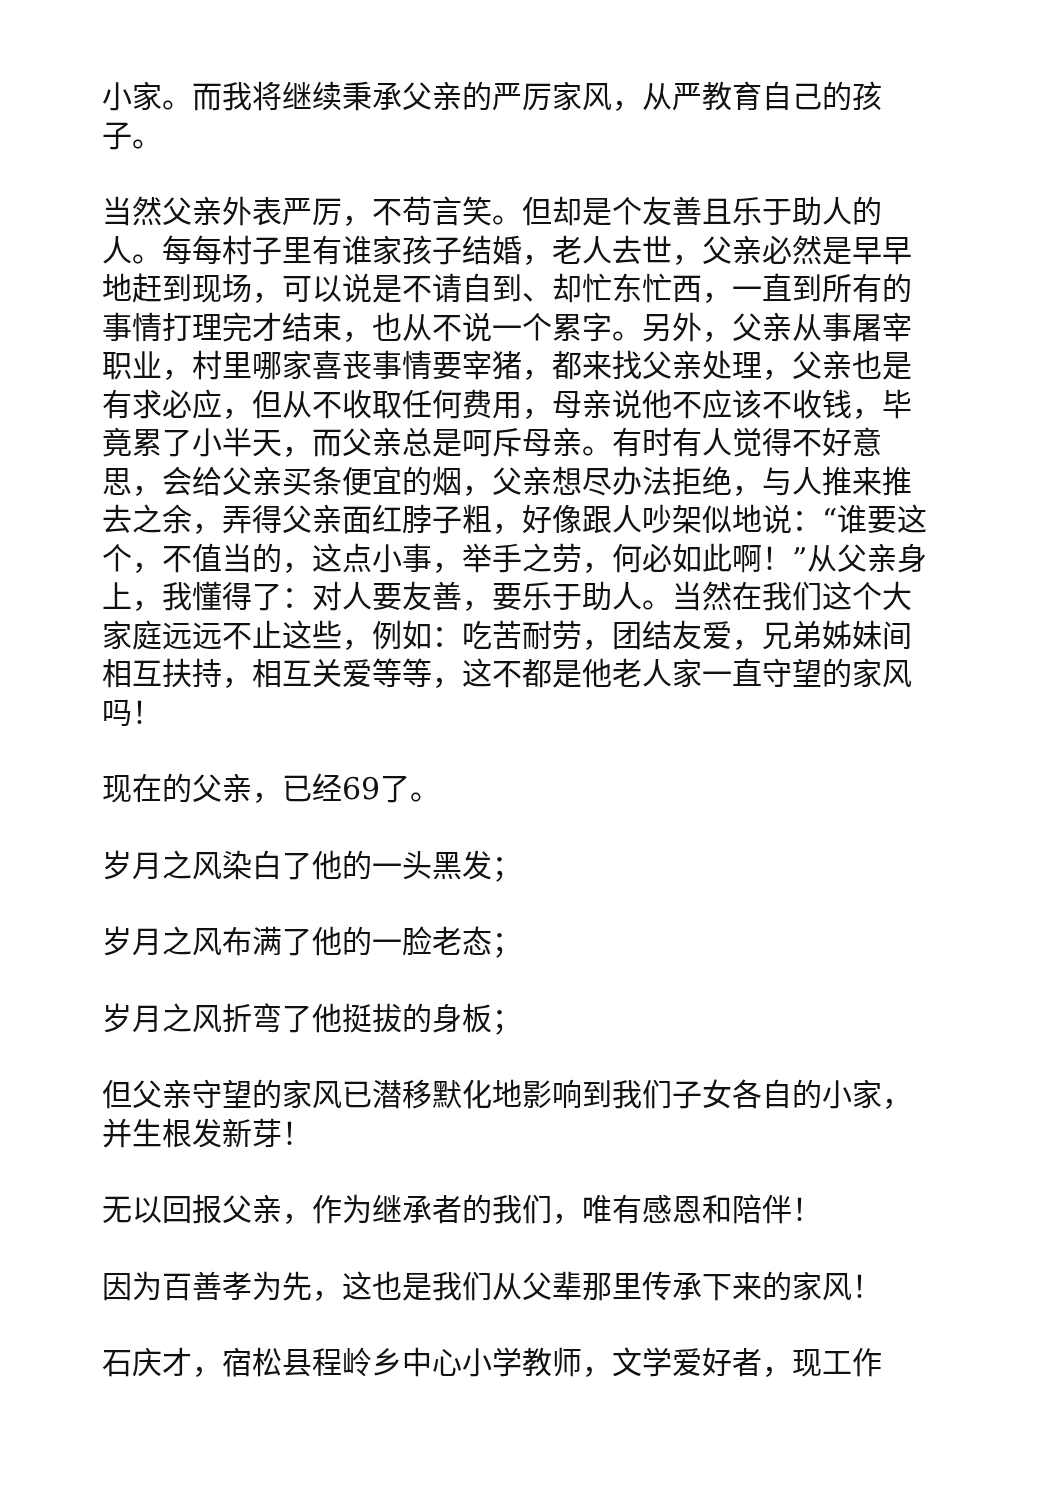小家。而我将继续秉承父亲的严厉家风，从严教育自己的孩子。
当然父亲外表严厉，不苟言笑。但却是个友善且乐于助人的人。每每村子里有谁家孩子结婚，老人去世，父亲必然是早早地赶到现场，可以说是不请自到、却忙东忙西，一直到所有的事情打理完才结束，也从不说一个累字。另外，父亲从事屠宰职业，村里哪家喜丧事情要宰猪，都来找父亲处理，父亲也是有求必应，但从不收取任何费用，母亲说他不应该不收钱，毕竟累了小半天，而父亲总是呵斥母亲。有时有人觉得不好意思，会给父亲买条便宜的烟，父亲想尽办法拒绝，与人推来推去之余，弄得父亲面红脖子粗，好像跟人吵架似地说：“谁要这个，不值当的，这点小事，举手之劳，何必如此啊！”从父亲身上，我懂得了：对人要友善，要乐于助人。当然在我们这个大家庭远远不止这些，例如：吃苦耐劳，团结友爱，兄弟姊妹间相互扶持，相互关爱等等，这不都是他老人家一直守望的家风吗！
现在的父亲，已经69了。
岁月之风染白了他的一头黑发；
岁月之风布满了他的一脸老态；
岁月之风折弯了他挺拔的身板；
但父亲守望的家风已潜移默化地影响到我们子女各自的小家，并生根发新芽！
无以回报父亲，作为继承者的我们，唯有感恩和陪伴！
因为百善孝为先，这也是我们从父辈那里传承下来的家风！
石庆才，宿松县程岭乡中心小学教师，文学爱好者，现工作